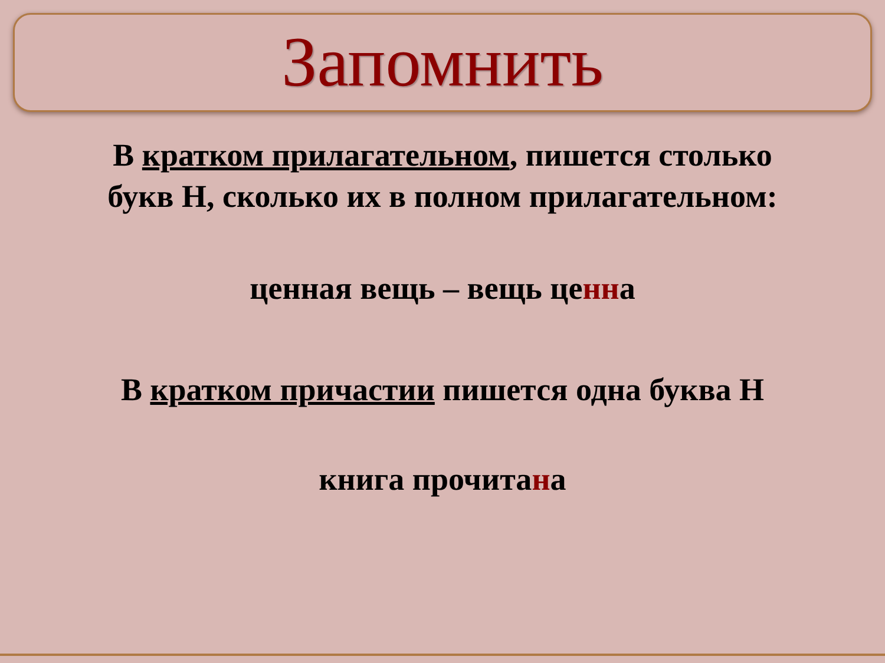Запомнить
В кратком прилагательном, пишется столько букв Н, сколько их в полном прилагательном:
ценная вещь – вещь ценна
В кратком причастии пишется одна буква Н
книга прочитана